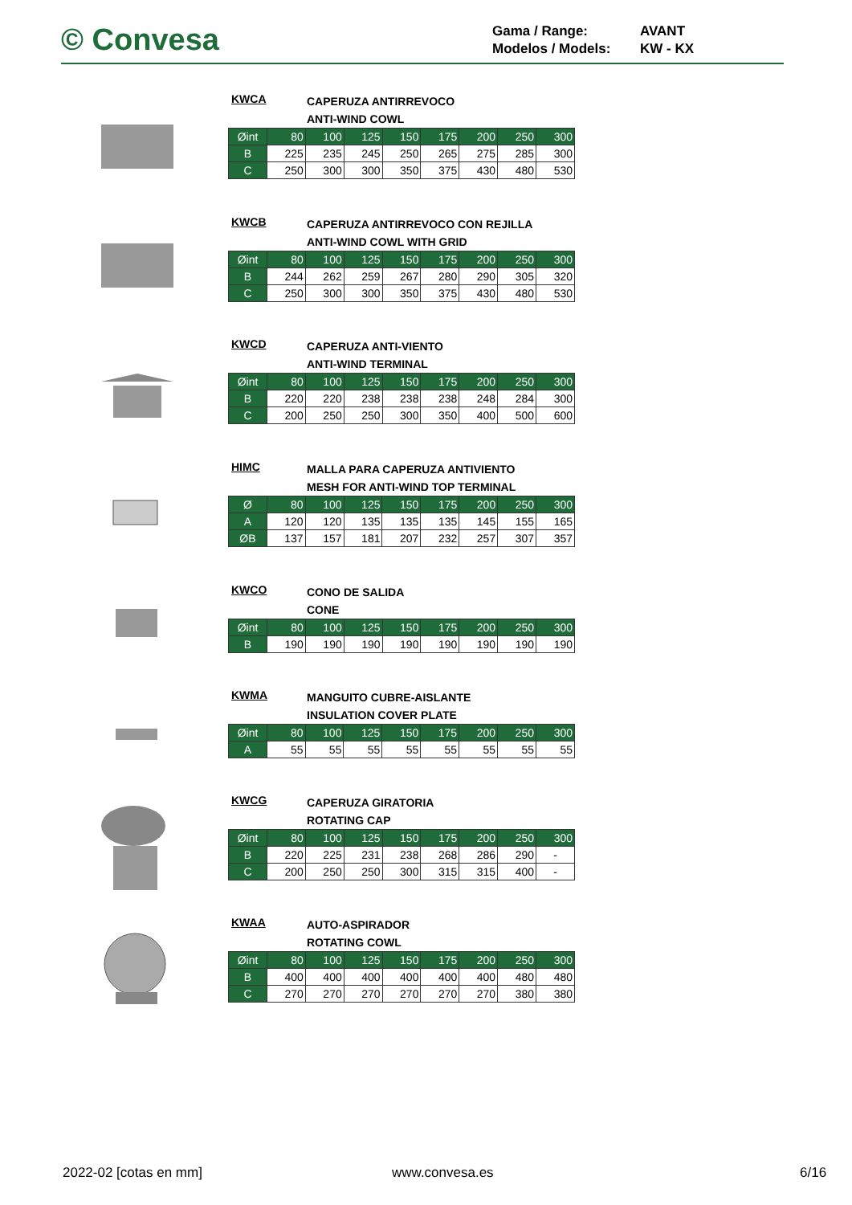© Convesa
Gama / Range: AVANT
Modelos / Models: KW - KX
KWCA
CAPERUZA ANTIRREVOCO
ANTI-WIND COWL
| Øint | 80 | 100 | 125 | 150 | 175 | 200 | 250 | 300 |
| --- | --- | --- | --- | --- | --- | --- | --- | --- |
| B | 225 | 235 | 245 | 250 | 265 | 275 | 285 | 300 |
| C | 250 | 300 | 300 | 350 | 375 | 430 | 480 | 530 |
KWCB
CAPERUZA ANTIRREVOCO CON REJILLA
ANTI-WIND COWL WITH GRID
| Øint | 80 | 100 | 125 | 150 | 175 | 200 | 250 | 300 |
| --- | --- | --- | --- | --- | --- | --- | --- | --- |
| B | 244 | 262 | 259 | 267 | 280 | 290 | 305 | 320 |
| C | 250 | 300 | 300 | 350 | 375 | 430 | 480 | 530 |
KWCD
CAPERUZA ANTI-VIENTO
ANTI-WIND TERMINAL
| Øint | 80 | 100 | 125 | 150 | 175 | 200 | 250 | 300 |
| --- | --- | --- | --- | --- | --- | --- | --- | --- |
| B | 220 | 220 | 238 | 238 | 238 | 248 | 284 | 300 |
| C | 200 | 250 | 250 | 300 | 350 | 400 | 500 | 600 |
HIMC
MALLA PARA CAPERUZA ANTIVIENTO
MESH FOR ANTI-WIND TOP TERMINAL
| Ø | 80 | 100 | 125 | 150 | 175 | 200 | 250 | 300 |
| --- | --- | --- | --- | --- | --- | --- | --- | --- |
| A | 120 | 120 | 135 | 135 | 135 | 145 | 155 | 165 |
| ØB | 137 | 157 | 181 | 207 | 232 | 257 | 307 | 357 |
KWCO
CONO DE SALIDA
CONE
| Øint | 80 | 100 | 125 | 150 | 175 | 200 | 250 | 300 |
| --- | --- | --- | --- | --- | --- | --- | --- | --- |
| B | 190 | 190 | 190 | 190 | 190 | 190 | 190 | 190 |
KWMA
MANGUITO CUBRE-AISLANTE
INSULATION COVER PLATE
| Øint | 80 | 100 | 125 | 150 | 175 | 200 | 250 | 300 |
| --- | --- | --- | --- | --- | --- | --- | --- | --- |
| A | 55 | 55 | 55 | 55 | 55 | 55 | 55 | 55 |
KWCG
CAPERUZA GIRATORIA
ROTATING CAP
| Øint | 80 | 100 | 125 | 150 | 175 | 200 | 250 | 300 |
| --- | --- | --- | --- | --- | --- | --- | --- | --- |
| B | 220 | 225 | 231 | 238 | 268 | 286 | 290 | - |
| C | 200 | 250 | 250 | 300 | 315 | 315 | 400 | - |
KWAA
AUTO-ASPIRADOR
ROTATING COWL
| Øint | 80 | 100 | 125 | 150 | 175 | 200 | 250 | 300 |
| --- | --- | --- | --- | --- | --- | --- | --- | --- |
| B | 400 | 400 | 400 | 400 | 400 | 400 | 480 | 480 |
| C | 270 | 270 | 270 | 270 | 270 | 270 | 380 | 380 |
2022-02 [cotas en mm] www.convesa.es 6/16